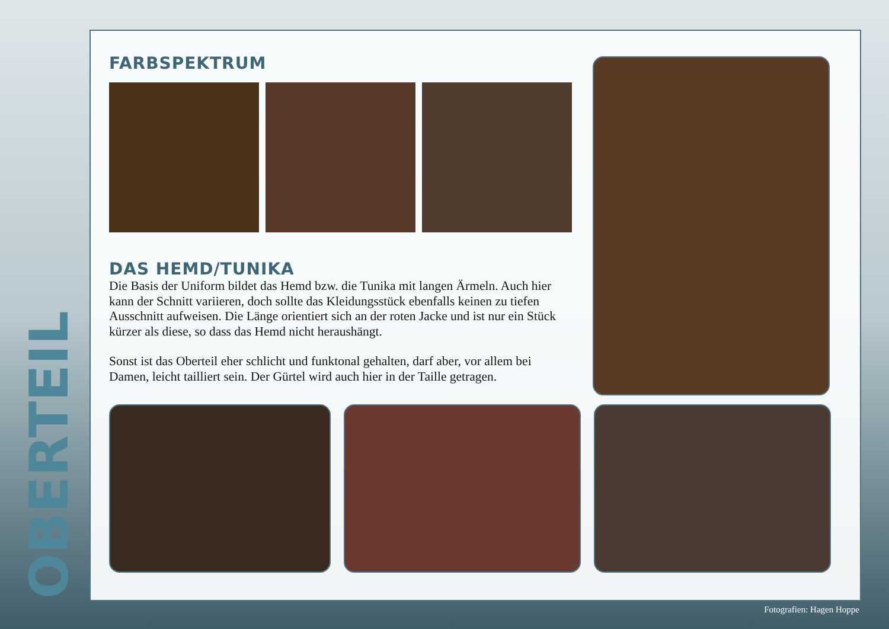OBERTEIL
FARBSPEKTRUM
DAS HEMD/TUNIKA
Die Basis der Uniform bildet das Hemd bzw. die Tunika mit langen Ärmeln. Auch hier kann der Schnitt variieren, doch sollte das Kleidungsstück ebenfalls keinen zu tiefen Ausschnitt aufweisen. Die Länge orientiert sich an der roten Jacke und ist nur ein Stück kürzer als diese, so dass das Hemd nicht heraushängt.
Sonst ist das Oberteil eher schlicht und funktonal gehalten, darf aber, vor allem bei Damen, leicht tailliert sein. Der Gürtel wird auch hier in der Taille getragen.
Fotografien: Hagen Hoppe